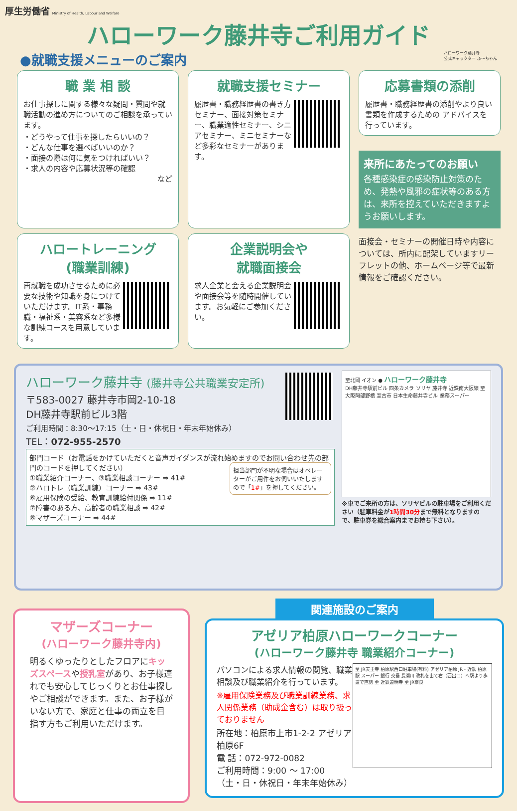厚生労働省 Ministry of Health, Labour and Welfare
ハローワーク藤井寺ご利用ガイド
●就職支援メニューのご案内 ハローワーク藤井寺
公式キャラクター ふ〜ちゃん
職 業 相 談
お仕事探しに関する様々な疑問・質問や就職活動の進め方についてのご相談を承っています。
・どうやって仕事を探したらいいの？
・どんな仕事を選べばいいのか？
・面接の際は何に気をつければいい？
・求人の内容や応募状況等の確認
など
就職支援セミナー
履歴書・職務経歴書の書き方セミナー、面接対策セミナー、職業適性セミナー、シニアセミナー、ミニセミナーなど多彩なセミナーがあります。
応募書類の添削
履歴書・職務経歴書の添削やより良い書類を作成するための アドバイスを行っています。
来所にあたってのお願い
各種感染症の感染防止対策のため、発熱や風邪の症状等のある方は、来所を控えていただきますようお願いします。
ハロートレーニング
(職業訓練)
再就職を成功させるために必要な技術や知識を身につけていただけます。IT系・事務職・福祉系・美容系など多様な訓練コースを用意しています。
企業説明会や
就職面接会
求人企業と会える企業説明会や面接会等を随時開催しています。お気軽にご参加ください。
面接会・セミナーの開催日時や内容については、所内に配架していますリーフレットの他、ホームページ等で最新情報をご確認ください。
ハローワーク藤井寺 (藤井寺公共職業安定所)
〒583-0027 藤井寺市岡2-10-18
DH藤井寺駅前ビル3階
ご利用時間：8:30〜17:15（土・日・休祝日・年末年始休み）
TEL：072-955-2570
部門コード（お電話をかけていただくと音声ガイダンスが流れ始めますのでお問い合わせ先の部門のコードを押してください）
担当部門が不明な場合はオペレーターがご用件をお伺いいたしますので「1#」を押してください。
①職業紹介コーナー、③職業相談コーナー ⇒ 41#
②ハロトレ（職業訓練）コーナー ⇒ 43#
⑥雇用保険の受給、教育訓練給付関係 ⇒ 11#
⑦障害のある方、高齢者の職業相談 ⇒ 42#
⑧マザーズコーナー ⇒ 44#
至北岡 イオン ● ハローワーク藤井寺
DH藤井寺駅前ビル 四条カメラ ソリヤ 藤井寺 近鉄南大阪線 至大阪阿部野橋 至古市 日本生命藤井寺ビル 業務スーパー
※車でご来所の方は、ソリヤビルの駐車場をご利用ください（駐車料金が1時間30分まで無料となりますので、駐車券を総合案内までお持ち下さい）。
マザーズコーナー
(ハローワーク藤井寺内)
明るくゆったりとしたフロアにキッズスペースや授乳室があり、お子様連れでも安心してじっくりとお仕事探しやご相談ができます。また、お子様がいない方で、家庭と仕事の両立を目指す方もご利用いただけます。
関連施設のご案内
アゼリア柏原ハローワークコーナー
(ハローワーク藤井寺 職業紹介コーナー)
至 JR天王寺 柏原駅西口駐車場(有料) アゼリア柏原 JR・近鉄 柏原駅 スーパー 銀行 交番 長瀬川 改札を出て右（西出口）へ駅より歩道で直結 至 近鉄道明寺 至 JR奈良
パソコンによる求人情報の閲覧、職業相談及び職業紹介を行っています。
※雇用保険業務及び職業訓練業務、求人関係業務（助成金含む）は取り扱っておりません
所在地：柏原市上市1-2-2 アゼリア柏原6F
電 話：072-972-0082
ご利用時間：9:00 〜 17:00
（土・日・休祝日・年末年始休み）